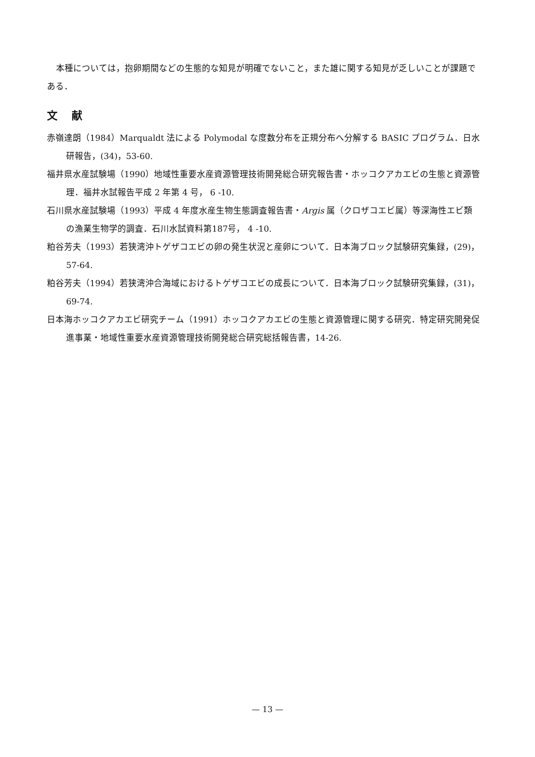本種については，抱卵期間などの生態的な知見が明確でないこと，また雄に関する知見が乏しいことが課題である．
文献
赤嶺達朗（1984）Marqualdt 法による Polymodal な度数分布を正規分布へ分解する BASIC プログラム．日水研報告，(34)，53-60.
福井県水産試験場（1990）地域性重要水産資源管理技術開発総合研究報告書・ホッコクアカエビの生態と資源管理．福井水試報告平成 2 年第 4 号， 6 -10.
石川県水産試験場（1993）平成 4 年度水産生物生態調査報告書・Argis 属（クロザコエビ属）等深海性エビ類の漁業生物学的調査．石川水試資料第187号， 4 -10.
粕谷芳夫（1993）若狭湾沖トゲザコエビの卵の発生状況と産卵について．日本海ブロック試験研究集録，(29)，57-64.
粕谷芳夫（1994）若狭湾沖合海域におけるトゲザコエビの成長について．日本海ブロック試験研究集録，(31)，69-74.
日本海ホッコクアカエビ研究チーム（1991）ホッコクアカエビの生態と資源管理に関する研究．特定研究開発促進事業・地域性重要水産資源管理技術開発総合研究総括報告書，14-26.
— 13 —